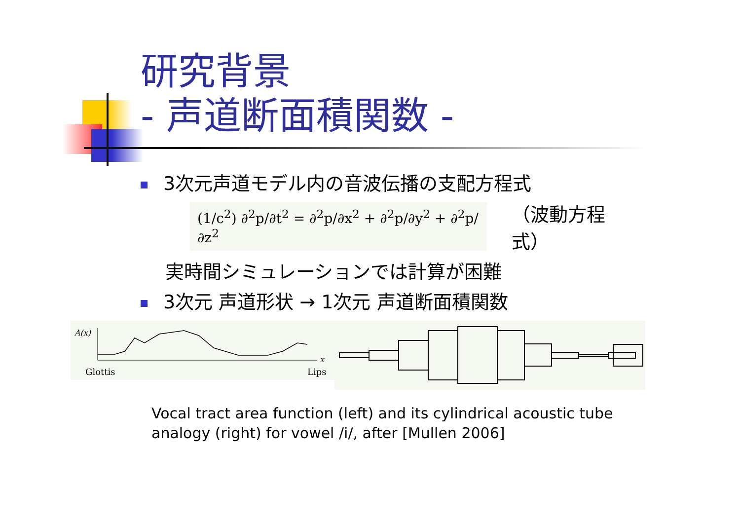研究背景
- 声道断面積関数 -
3次元声道モデル内の音波伝播の支配方程式
(1/c<sup>2</sup>) ∂<sup>2</sup>p/∂t<sup>2</sup> = ∂<sup>2</sup>p/∂x<sup>2</sup> + ∂<sup>2</sup>p/∂y<sup>2</sup> + ∂<sup>2</sup>p/∂z<sup>2</sup>
（波動方程式）
実時間シミュレーションでは計算が困難
3次元 声道形状 → 1次元 声道断面積関数
A(x)
x
Glottis
Lips
Vocal tract area function (left) and its cylindrical acoustic tube
analogy (right) for vowel /i/, after [Mullen 2006]